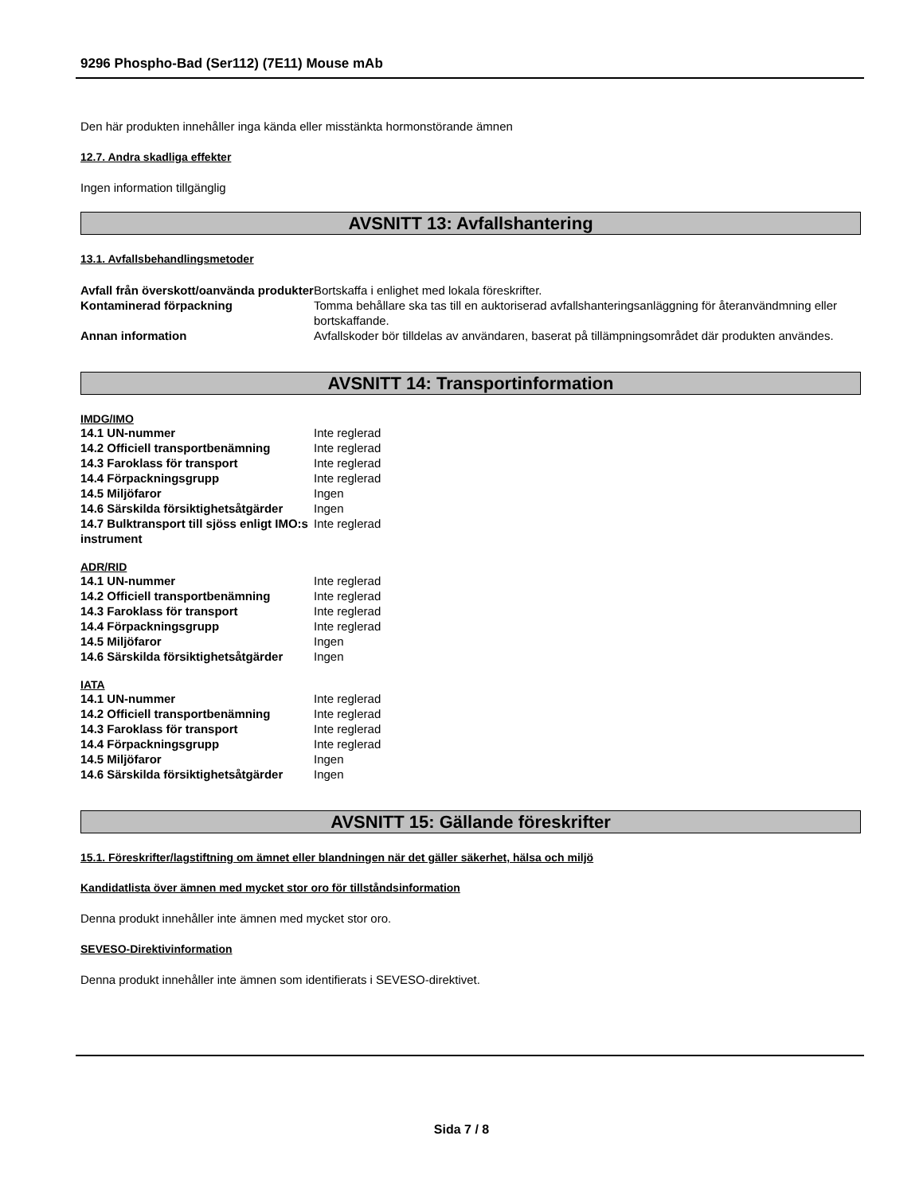9296 Phospho-Bad (Ser112) (7E11) Mouse mAb
Den här produkten innehåller inga kända eller misstänkta hormonstörande ämnen
12.7. Andra skadliga effekter
Ingen information tillgänglig
AVSNITT 13: Avfallshantering
13.1. Avfallsbehandlingsmetoder
| Avfall från överskott/oanvända produkter | Bortskaffa i enlighet med lokala föreskrifter. |
| Kontaminerad förpackning | Tomma behållare ska tas till en auktoriserad avfallshanteringsanläggning för återanvändmning eller bortskaffande. |
| Annan information | Avfallskoder bör tilldelas av användaren, baserat på tillämpningsområdet där produkten användes. |
AVSNITT 14: Transportinformation
IMDG/IMO
| 14.1 UN-nummer | Inte reglerad |
| 14.2 Officiell transportbenämning | Inte reglerad |
| 14.3 Faroklass för transport | Inte reglerad |
| 14.4 Förpackningsgrupp | Inte reglerad |
| 14.5 Miljöfaror | Ingen |
| 14.6 Särskilda försiktighetsåtgärder | Ingen |
| 14.7 Bulktransport till sjöss enligt IMO:s instrument | Inte reglerad |
ADR/RID
| 14.1 UN-nummer | Inte reglerad |
| 14.2 Officiell transportbenämning | Inte reglerad |
| 14.3 Faroklass för transport | Inte reglerad |
| 14.4 Förpackningsgrupp | Inte reglerad |
| 14.5 Miljöfaror | Ingen |
| 14.6 Särskilda försiktighetsåtgärder | Ingen |
IATA
| 14.1 UN-nummer | Inte reglerad |
| 14.2 Officiell transportbenämning | Inte reglerad |
| 14.3 Faroklass för transport | Inte reglerad |
| 14.4 Förpackningsgrupp | Inte reglerad |
| 14.5 Miljöfaror | Ingen |
| 14.6 Särskilda försiktighetsåtgärder | Ingen |
AVSNITT 15: Gällande föreskrifter
15.1. Föreskrifter/lagstiftning om ämnet eller blandningen när det gäller säkerhet, hälsa och miljö
Kandidatlista över ämnen med mycket stor oro för tillståndsinformation
Denna produkt innehåller inte ämnen med mycket stor oro.
SEVESO-Direktivinformation
Denna produkt innehåller inte ämnen som identifierats i SEVESO-direktivet.
Sida 7 / 8